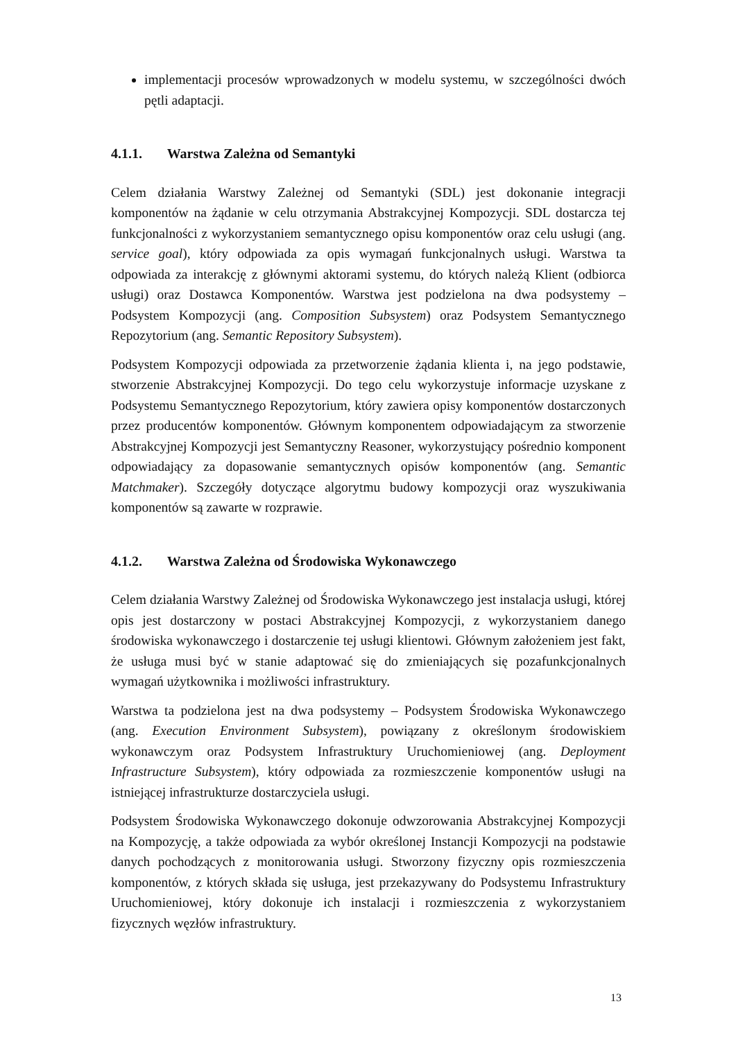implementacji procesów wprowadzonych w modelu systemu, w szczególności dwóch pętli adaptacji.
4.1.1. Warstwa Zależna od Semantyki
Celem działania Warstwy Zależnej od Semantyki (SDL) jest dokonanie integracji komponentów na żądanie w celu otrzymania Abstrakcyjnej Kompozycji. SDL dostarcza tej funkcjonalności z wykorzystaniem semantycznego opisu komponentów oraz celu usługi (ang. service goal), który odpowiada za opis wymagań funkcjonalnych usługi. Warstwa ta odpowiada za interakcję z głównymi aktorami systemu, do których należą Klient (odbiorca usługi) oraz Dostawca Komponentów. Warstwa jest podzielona na dwa podsystemy – Podsystem Kompozycji (ang. Composition Subsystem) oraz Podsystem Semantycznego Repozytorium (ang. Semantic Repository Subsystem).
Podsystem Kompozycji odpowiada za przetworzenie żądania klienta i, na jego podstawie, stworzenie Abstrakcyjnej Kompozycji. Do tego celu wykorzystuje informacje uzyskane z Podsystemu Semantycznego Repozytorium, który zawiera opisy komponentów dostarczonych przez producentów komponentów. Głównym komponentem odpowiadającym za stworzenie Abstrakcyjnej Kompozycji jest Semantyczny Reasoner, wykorzystujący pośrednio komponent odpowiadający za dopasowanie semantycznych opisów komponentów (ang. Semantic Matchmaker). Szczegóły dotyczące algorytmu budowy kompozycji oraz wyszukiwania komponentów są zawarte w rozprawie.
4.1.2. Warstwa Zależna od Środowiska Wykonawczego
Celem działania Warstwy Zależnej od Środowiska Wykonawczego jest instalacja usługi, której opis jest dostarczony w postaci Abstrakcyjnej Kompozycji, z wykorzystaniem danego środowiska wykonawczego i dostarczenie tej usługi klientowi. Głównym założeniem jest fakt, że usługa musi być w stanie adaptować się do zmieniających się pozafunkcjonalnych wymagań użytkownika i możliwości infrastruktury.
Warstwa ta podzielona jest na dwa podsystemy – Podsystem Środowiska Wykonawczego (ang. Execution Environment Subsystem), powiązany z określonym środowiskiem wykonawczym oraz Podsystem Infrastruktury Uruchomieniowej (ang. Deployment Infrastructure Subsystem), który odpowiada za rozmieszczenie komponentów usługi na istniejącej infrastrukturze dostarczyciela usługi.
Podsystem Środowiska Wykonawczego dokonuje odwzorowania Abstrakcyjnej Kompozycji na Kompozycję, a także odpowiada za wybór określonej Instancji Kompozycji na podstawie danych pochodzących z monitorowania usługi. Stworzony fizyczny opis rozmieszczenia komponentów, z których składa się usługa, jest przekazywany do Podsystemu Infrastruktury Uruchomieniowej, który dokonuje ich instalacji i rozmieszczenia z wykorzystaniem fizycznych węzłów infrastruktury.
13